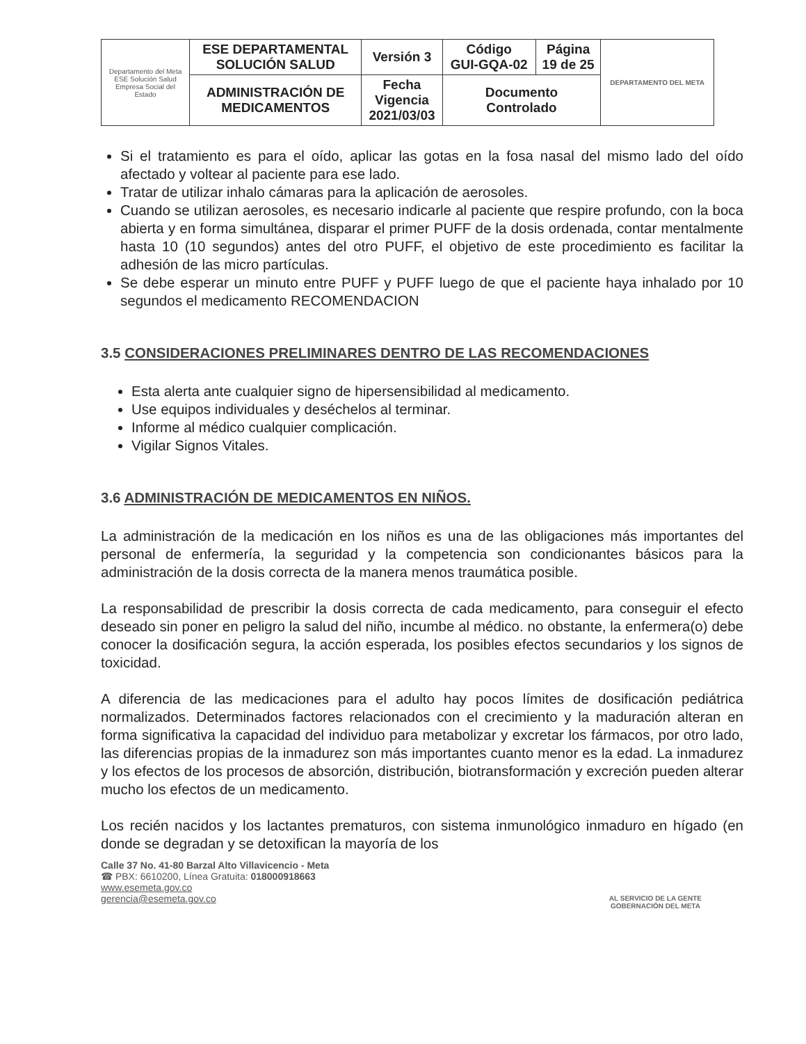| Departamento del Meta ESE Solución Salud Empresa Social del Estado | ESE DEPARTAMENTAL SOLUCIÓN SALUD | Versión 3 | Código GUI-GQA-02 | Página 19 de 25 | DEPARTAMENTO DEL META |
| | ADMINISTRACIÓN DE MEDICAMENTOS | Fecha Vigencia 2021/03/03 | Documento Controlado | | |
Si el tratamiento es para el oído, aplicar las gotas en la fosa nasal del mismo lado del oído afectado y voltear al paciente para ese lado.
Tratar de utilizar inhalo cámaras para la aplicación de aerosoles.
Cuando se utilizan aerosoles, es necesario indicarle al paciente que respire profundo, con la boca abierta y en forma simultánea, disparar el primer PUFF de la dosis ordenada, contar mentalmente hasta 10 (10 segundos) antes del otro PUFF, el objetivo de este procedimiento es facilitar la adhesión de las micro partículas.
Se debe esperar un minuto entre PUFF y PUFF luego de que el paciente haya inhalado por 10 segundos el medicamento RECOMENDACION
3.5 CONSIDERACIONES PRELIMINARES DENTRO DE LAS RECOMENDACIONES
Esta alerta ante cualquier signo de hipersensibilidad al medicamento.
Use equipos individuales y deséchelos al terminar.
Informe al médico cualquier complicación.
Vigilar Signos Vitales.
3.6 ADMINISTRACIÓN DE MEDICAMENTOS EN NIÑOS.
La administración de la medicación en los niños es una de las obligaciones más importantes del personal de enfermería, la seguridad y la competencia son condicionantes básicos para la administración de la dosis correcta de la manera menos traumática posible.
La responsabilidad de prescribir la dosis correcta de cada medicamento, para conseguir el efecto deseado sin poner en peligro la salud del niño, incumbe al médico. no obstante, la enfermera(o) debe conocer la dosificación segura, la acción esperada, los posibles efectos secundarios y los signos de toxicidad.
A diferencia de las medicaciones para el adulto hay pocos límites de dosificación pediátrica normalizados. Determinados factores relacionados con el crecimiento y la maduración alteran en forma significativa la capacidad del individuo para metabolizar y excretar los fármacos, por otro lado, las diferencias propias de la inmadurez son más importantes cuanto menor es la edad. La inmadurez y los efectos de los procesos de absorción, distribución, biotransformación y excreción pueden alterar mucho los efectos de un medicamento.
Los recién nacidos y los lactantes prematuros, con sistema inmunológico inmaduro en hígado (en donde se degradan y se detoxifican la mayoría de los
Calle 37 No. 41-80 Barzal Alto Villavicencio - Meta
☎ PBX: 6610200, Línea Gratuita: 018000918663
www.esemeta.gov.co
gerencia@esemeta.gov.co
AL SERVICIO DE LA GENTE
GOBERNACIÓN DEL META